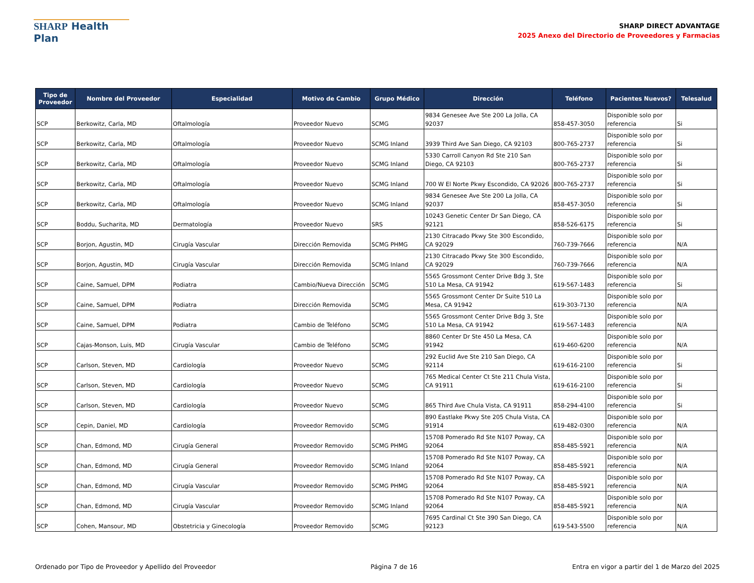SHARP Health Plan
SHARP DIRECT ADVANTAGE
2025 Anexo del Directorio de Proveedores y Farmacias
| Tipo de Proveedor | Nombre del Proveedor | Especialidad | Motivo de Cambio | Grupo Médico | Dirección | Teléfono | Pacientes Nuevos? | Telesalud |
| --- | --- | --- | --- | --- | --- | --- | --- | --- |
| SCP | Berkowitz, Carla, MD | Oftalmología | Proveedor Nuevo | SCMG | 9834 Genesee Ave Ste 200 La Jolla, CA 92037 | 858-457-3050 | Disponible solo por referencia | Si |
| SCP | Berkowitz, Carla, MD | Oftalmología | Proveedor Nuevo | SCMG Inland | 3939 Third Ave San Diego, CA 92103 | 800-765-2737 | Disponible solo por referencia | Si |
| SCP | Berkowitz, Carla, MD | Oftalmología | Proveedor Nuevo | SCMG Inland | 5330 Carroll Canyon Rd Ste 210 San Diego, CA 92103 | 800-765-2737 | Disponible solo por referencia | Si |
| SCP | Berkowitz, Carla, MD | Oftalmología | Proveedor Nuevo | SCMG Inland | 700 W El Norte Pkwy Escondido, CA 92026 | 800-765-2737 | Disponible solo por referencia | Si |
| SCP | Berkowitz, Carla, MD | Oftalmología | Proveedor Nuevo | SCMG Inland | 9834 Genesee Ave Ste 200 La Jolla, CA 92037 | 858-457-3050 | Disponible solo por referencia | Si |
| SCP | Boddu, Sucharita, MD | Dermatología | Proveedor Nuevo | SRS | 10243 Genetic Center Dr San Diego, CA 92121 | 858-526-6175 | Disponible solo por referencia | Si |
| SCP | Borjon, Agustin, MD | Cirugía Vascular | Dirección Removida | SCMG PHMG | 2130 Citracado Pkwy Ste 300 Escondido, CA 92029 | 760-739-7666 | Disponible solo por referencia | N/A |
| SCP | Borjon, Agustin, MD | Cirugía Vascular | Dirección Removida | SCMG Inland | 2130 Citracado Pkwy Ste 300 Escondido, CA 92029 | 760-739-7666 | Disponible solo por referencia | N/A |
| SCP | Caine, Samuel, DPM | Podiatra | Cambio/Nueva Dirección | SCMG | 5565 Grossmont Center Drive Bdg 3, Ste 510 La Mesa, CA 91942 | 619-567-1483 | Disponible solo por referencia | Si |
| SCP | Caine, Samuel, DPM | Podiatra | Dirección Removida | SCMG | 5565 Grossmont Center Dr Suite 510 La Mesa, CA 91942 | 619-303-7130 | Disponible solo por referencia | N/A |
| SCP | Caine, Samuel, DPM | Podiatra | Cambio de Teléfono | SCMG | 5565 Grossmont Center Drive Bdg 3, Ste 510 La Mesa, CA 91942 | 619-567-1483 | Disponible solo por referencia | N/A |
| SCP | Cajas-Monson, Luis, MD | Cirugía Vascular | Cambio de Teléfono | SCMG | 8860 Center Dr Ste 450 La Mesa, CA 91942 | 619-460-6200 | Disponible solo por referencia | N/A |
| SCP | Carlson, Steven, MD | Cardiología | Proveedor Nuevo | SCMG | 292 Euclid Ave Ste 210 San Diego, CA 92114 | 619-616-2100 | Disponible solo por referencia | Si |
| SCP | Carlson, Steven, MD | Cardiología | Proveedor Nuevo | SCMG | 765 Medical Center Ct Ste 211 Chula Vista, CA 91911 | 619-616-2100 | Disponible solo por referencia | Si |
| SCP | Carlson, Steven, MD | Cardiología | Proveedor Nuevo | SCMG | 865 Third Ave Chula Vista, CA 91911 | 858-294-4100 | Disponible solo por referencia | Si |
| SCP | Cepin, Daniel, MD | Cardiología | Proveedor Removido | SCMG | 890 Eastlake Pkwy Ste 205 Chula Vista, CA 91914 | 619-482-0300 | Disponible solo por referencia | N/A |
| SCP | Chan, Edmond, MD | Cirugía General | Proveedor Removido | SCMG PHMG | 15708 Pomerado Rd Ste N107 Poway, CA 92064 | 858-485-5921 | Disponible solo por referencia | N/A |
| SCP | Chan, Edmond, MD | Cirugía General | Proveedor Removido | SCMG Inland | 15708 Pomerado Rd Ste N107 Poway, CA 92064 | 858-485-5921 | Disponible solo por referencia | N/A |
| SCP | Chan, Edmond, MD | Cirugía Vascular | Proveedor Removido | SCMG PHMG | 15708 Pomerado Rd Ste N107 Poway, CA 92064 | 858-485-5921 | Disponible solo por referencia | N/A |
| SCP | Chan, Edmond, MD | Cirugía Vascular | Proveedor Removido | SCMG Inland | 15708 Pomerado Rd Ste N107 Poway, CA 92064 | 858-485-5921 | Disponible solo por referencia | N/A |
| SCP | Cohen, Mansour, MD | Obstetricia y Ginecología | Proveedor Removido | SCMG | 7695 Cardinal Ct Ste 390 San Diego, CA 92123 | 619-543-5500 | Disponible solo por referencia | N/A |
Ordenado por Tipo de Proveedor y Apellido del Proveedor Página 7 de 16 Entra en vigor a partir del 1 de Marzo del 2025